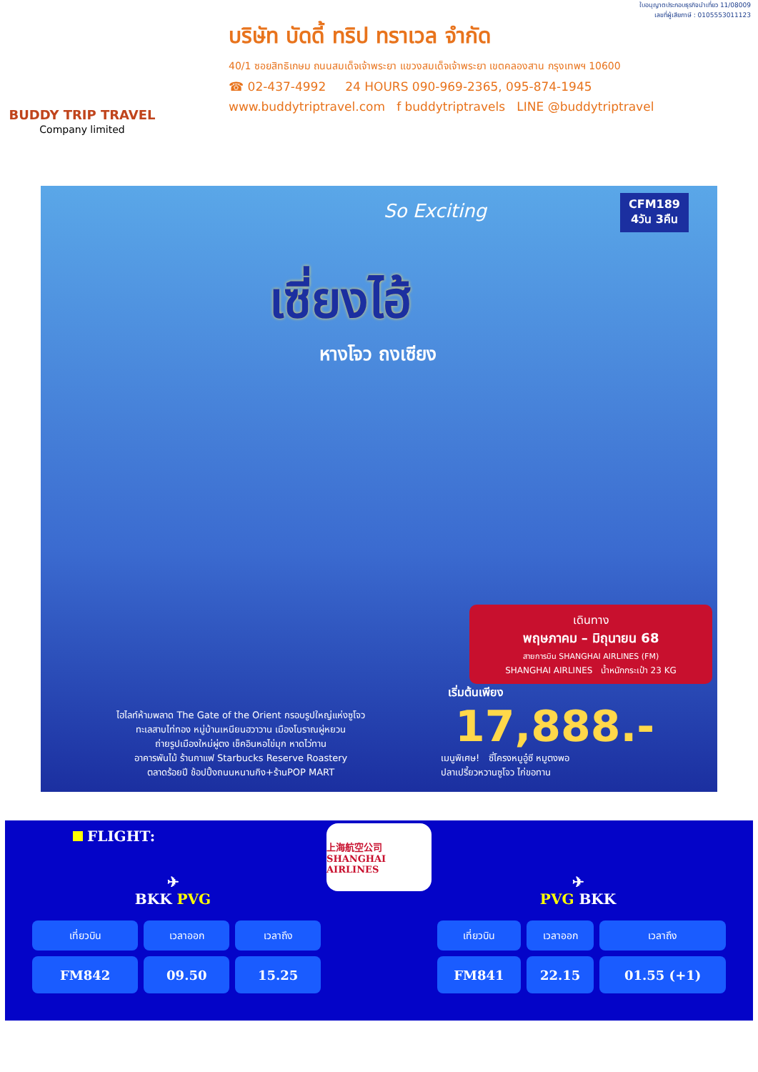BUDDY TRIP TRAVEL
Company limited
ใบอนุญาตประกอบธุรกิจนำเที่ยว 11/08009
เลขที่ผู้เสียภาษี : 0105553011123
บริษัท บัดดี้ ทริป ทราเวล จำกัด
40/1 ซอยสิทธิเกษม ถนนสมเด็จเจ้าพระยา แขวงสมเด็จเจ้าพระยา เขตคลองสาน กรุงเทพฯ 10600
☎ 02-437-4992 24 HOURS 090-969-2365, 095-874-1945
www.buddytriptravel.com f buddytriptravels LINE @buddytriptravel
CFM189
4วัน 3คืน
So Exciting
เซี่ยงไฮ้
หางโจว ถงเซียง
เดินทาง
พฤษภาคม – มิถุนายน 68
สายการบิน SHANGHAI AIRLINES (FM)
SHANGHAI AIRLINES น้ำหนักกระเป๋า 23 KG
เริ่มต้นเพียง
17,888.-
ไฮไลท์ห้ามพลาด The Gate of the Orient กรอบรูปใหญ่แห่งซูโจว
ทะเลสาบไท่ทอง หมู่บ้านเหนียนฮวาวาน เมืองโบราณผู่หยวน
ถ่ายรูปเมืองใหม่ผู่ตง เช็คอินหอไข่มุก หาดไว่ทาน
อาคารพันไม้ ร้านกาแฟ Starbucks Reserve Roastery
ตลาดร้อยปี ช้อปปิ้งถนนหนานกิง+ร้านPOP MART
เมนูพิเศษ! ซี่โครงหมูอู๋ซี หมูตงพอ
ปลาเปรี้ยวหวานซูโจว ไก่ขอทาน
FLIGHT:
✈
BKK PVG
| เที่ยวบิน | เวลาออก | เวลาถึง |
| --- | --- | --- |
| FM842 | 09.50 | 15.25 |
上海航空公司 SHANGHAI AIRLINES
✈
PVG BKK
| เที่ยวบิน | เวลาออก | เวลาถึง |
| --- | --- | --- |
| FM841 | 22.15 | 01.55 (+1) |